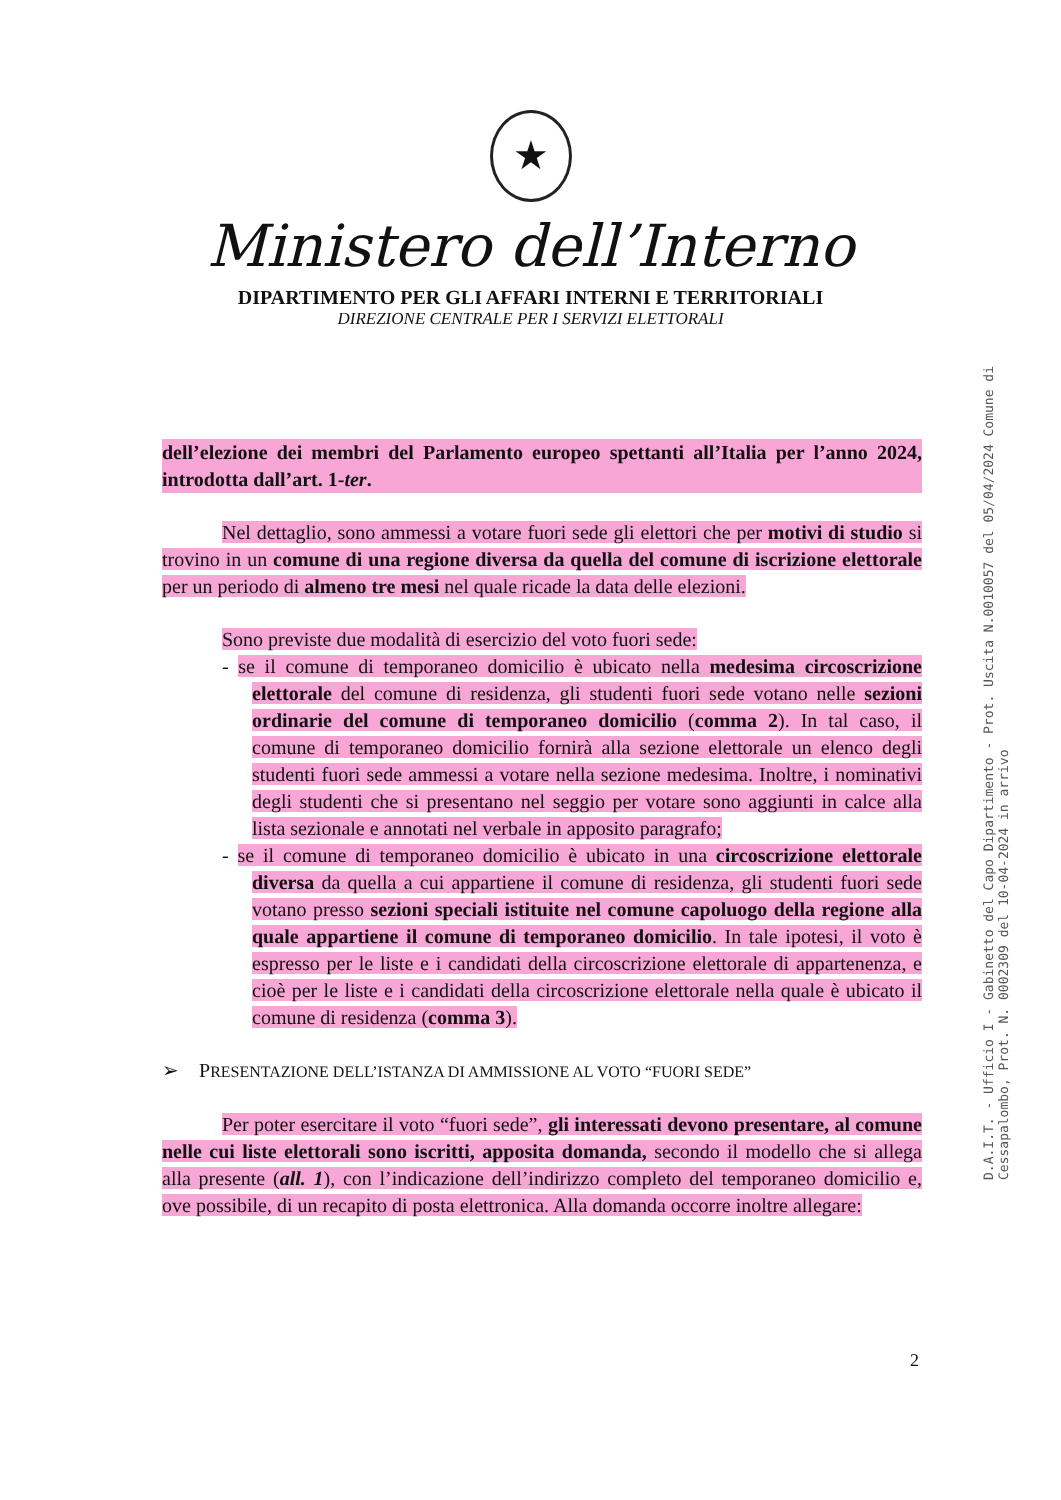★
Ministero dell’Interno
DIPARTIMENTO PER GLI AFFARI INTERNI E TERRITORIALI
DIREZIONE CENTRALE PER I SERVIZI ELETTORALI
dell’elezione dei membri del Parlamento europeo spettanti all’Italia per l’anno 2024, introdotta dall’art. 1-ter.
Nel dettaglio, sono ammessi a votare fuori sede gli elettori che per motivi di studio si trovino in un comune di una regione diversa da quella del comune di iscrizione elettorale per un periodo di almeno tre mesi nel quale ricade la data delle elezioni.
Sono previste due modalità di esercizio del voto fuori sede:
- se il comune di temporaneo domicilio è ubicato nella medesima circoscrizione elettorale del comune di residenza, gli studenti fuori sede votano nelle sezioni ordinarie del comune di temporaneo domicilio (comma 2). In tal caso, il comune di temporaneo domicilio fornirà alla sezione elettorale un elenco degli studenti fuori sede ammessi a votare nella sezione medesima. Inoltre, i nominativi degli studenti che si presentano nel seggio per votare sono aggiunti in calce alla lista sezionale e annotati nel verbale in apposito paragrafo;
- se il comune di temporaneo domicilio è ubicato in una circoscrizione elettorale diversa da quella a cui appartiene il comune di residenza, gli studenti fuori sede votano presso sezioni speciali istituite nel comune capoluogo della regione alla quale appartiene il comune di temporaneo domicilio. In tale ipotesi, il voto è espresso per le liste e i candidati della circoscrizione elettorale di appartenenza, e cioè per le liste e i candidati della circoscrizione elettorale nella quale è ubicato il comune di residenza (comma 3).
➢ PRESENTAZIONE DELL’ISTANZA DI AMMISSIONE AL VOTO “FUORI SEDE”
Per poter esercitare il voto “fuori sede”, gli interessati devono presentare, al comune nelle cui liste elettorali sono iscritti, apposita domanda, secondo il modello che si allega alla presente (all. 1), con l’indicazione dell’indirizzo completo del temporaneo domicilio e, ove possibile, di un recapito di posta elettronica. Alla domanda occorre inoltre allegare:
2
D.A.I.T. - Ufficio I - Gabinetto del Capo Dipartimento - Prot. Uscita N.0010057 del 05/04/2024 Comune di Cessapalombo, Prot. N. 0002309 del 10-04-2024 in arrivo